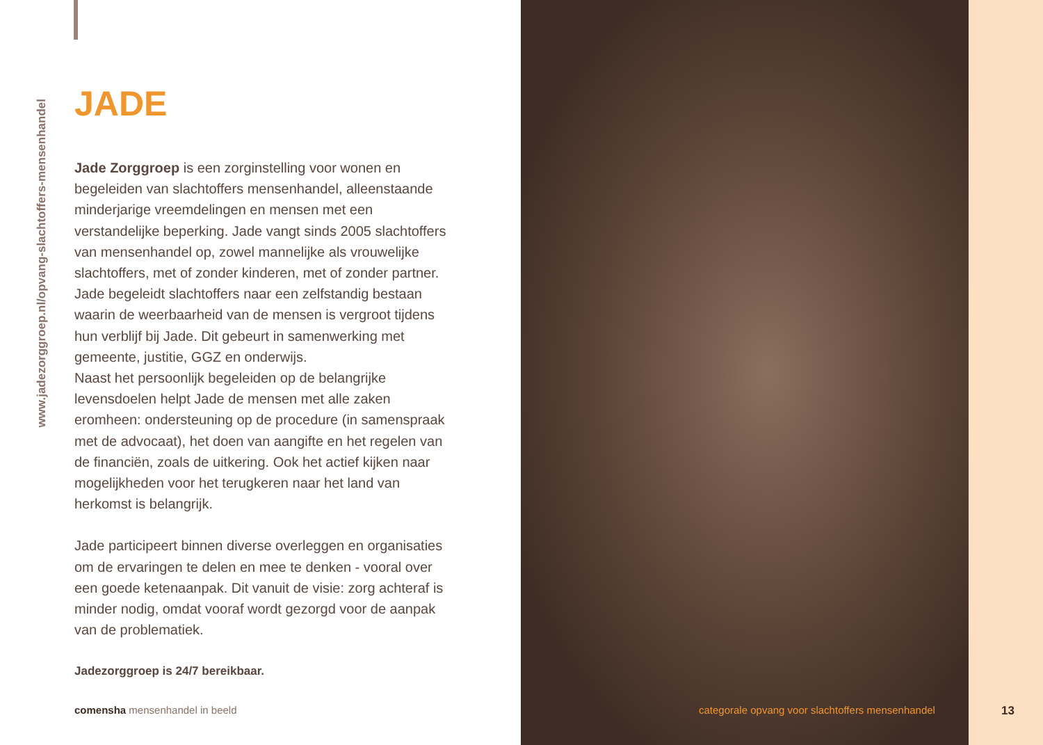www.jadezorggroep.nl/opvang-slachtoffers-mensenhandel
JADE
Jade Zorggroep is een zorginstelling voor wonen en begeleiden van slachtoffers mensenhandel, alleenstaande minderjarige vreemdelingen en mensen met een verstandelijke beperking. Jade vangt sinds 2005 slachtoffers van mensenhandel op, zowel mannelijke als vrouwelijke slachtoffers, met of zonder kinderen, met of zonder partner. Jade begeleidt slachtoffers naar een zelfstandig bestaan waarin de weerbaarheid van de mensen is vergroot tijdens hun verblijf bij Jade. Dit gebeurt in samenwerking met gemeente, justitie, GGZ en onderwijs.
Naast het persoonlijk begeleiden op de belangrijke levensdoelen helpt Jade de mensen met alle zaken eromheen: ondersteuning op de procedure (in samenspraak met de advocaat), het doen van aangifte en het regelen van de financiën, zoals de uitkering. Ook het actief kijken naar mogelijkheden voor het terugkeren naar het land van herkomst is belangrijk.
Jade participeert binnen diverse overleggen en organisaties om de ervaringen te delen en mee te denken - vooral over een goede ketenaanpak. Dit vanuit de visie: zorg achteraf is minder nodig, omdat vooraf wordt gezorgd voor de aanpak van de problematiek.
Jadezorggroep is 24/7 bereikbaar.
comensha mensenhandel in beeld
categorale opvang voor slachtoffers mensenhandel
13